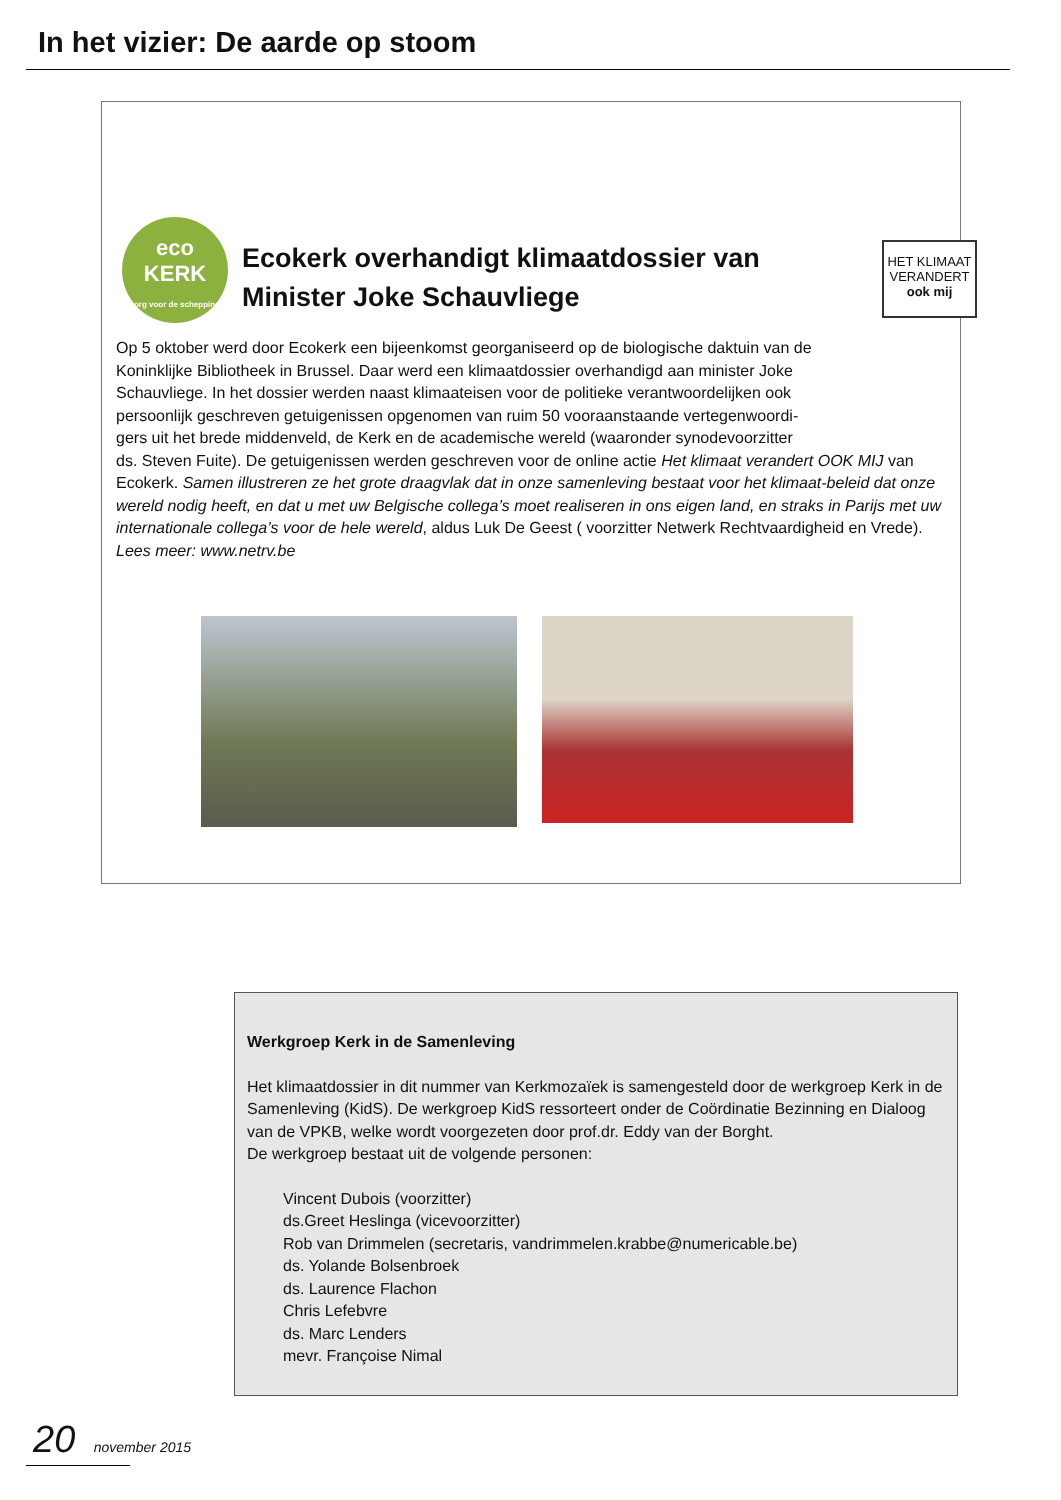In het vizier: De aarde op stoom
eco
KERK
zorg voor de schepping
Ecokerk overhandigt klimaatdossier van
Minister Joke Schauvliege
HET KLIMAAT
VERANDERT
ook mij
Op 5 oktober werd door Ecokerk een bijeenkomst georganiseerd op de biologische daktuin van de
Koninklijke Bibliotheek in Brussel. Daar werd een klimaatdossier overhandigd aan minister Joke
Schauvliege. In het dossier werden naast klimaateisen voor de politieke verantwoordelijken ook
persoonlijk geschreven getuigenissen opgenomen van ruim 50 vooraanstaande vertegenwoordi-
gers uit het brede middenveld, de Kerk en de academische wereld (waaronder synodevoorzitter
ds. Steven Fuite). De getuigenissen werden geschreven voor de online actie Het klimaat verandert OOK MIJ van Ecokerk. Samen illustreren ze het grote draagvlak dat in onze samenleving bestaat voor het klimaat-beleid dat onze wereld nodig heeft, en dat u met uw Belgische collega’s moet realiseren in ons eigen land, en straks in Parijs met uw internationale collega’s voor de hele wereld, aldus Luk De Geest ( voorzitter Netwerk Rechtvaardigheid en Vrede).
Lees meer: www.netrv.be
Werkgroep Kerk in de Samenleving
Het klimaatdossier in dit nummer van Kerkmozaïek is samengesteld door de werkgroep Kerk in de Samenleving (KidS). De werkgroep KidS ressorteert onder de Coördinatie Bezinning en Dialoog van de VPKB, welke wordt voorgezeten door prof.dr. Eddy van der Borght.
De werkgroep bestaat uit de volgende personen:
Vincent Dubois (voorzitter)
ds.Greet Heslinga (vicevoorzitter)
Rob van Drimmelen (secretaris, vandrimmelen.krabbe@numericable.be)
ds. Yolande Bolsenbroek
ds. Laurence Flachon
Chris Lefebvre
ds. Marc Lenders
mevr. Françoise Nimal
20 november 2015